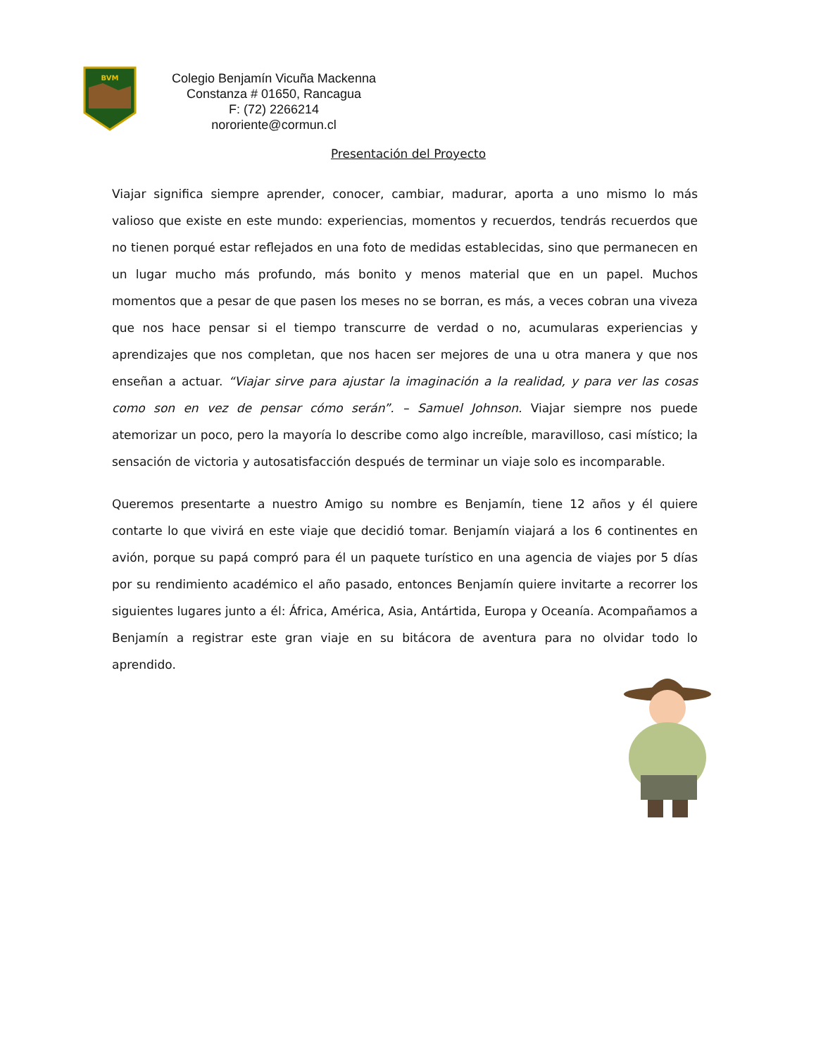BVM
Colegio Benjamín Vicuña Mackenna
Constanza # 01650, Rancagua
F: (72) 2266214
nororiente@cormun.cl
Presentación del Proyecto
Viajar significa siempre aprender, conocer, cambiar, madurar, aporta a uno mismo lo más valioso que existe en este mundo: experiencias, momentos y recuerdos, tendrás recuerdos que no tienen porqué estar reflejados en una foto de medidas establecidas, sino que permanecen en un lugar mucho más profundo, más bonito y menos material que en un papel. Muchos momentos que a pesar de que pasen los meses no se borran, es más, a veces cobran una viveza que nos hace pensar si el tiempo transcurre de verdad o no, acumularas experiencias y aprendizajes que nos completan, que nos hacen ser mejores de una u otra manera y que nos enseñan a actuar. “Viajar sirve para ajustar la imaginación a la realidad, y para ver las cosas como son en vez de pensar cómo serán”. – Samuel Johnson. Viajar siempre nos puede atemorizar un poco, pero la mayoría lo describe como algo increíble, maravilloso, casi místico; la sensación de victoria y autosatisfacción después de terminar un viaje solo es incomparable.
Queremos presentarte a nuestro Amigo su nombre es Benjamín, tiene 12 años y él quiere contarte lo que vivirá en este viaje que decidió tomar. Benjamín viajará a los 6 continentes en avión, porque su papá compró para él un paquete turístico en una agencia de viajes por 5 días por su rendimiento académico el año pasado, entonces Benjamín quiere invitarte a recorrer los siguientes lugares junto a él: África, América, Asia, Antártida, Europa y Oceanía. Acompañamos a Benjamín a registrar este gran viaje en su bitácora de aventura para no olvidar todo lo aprendido.